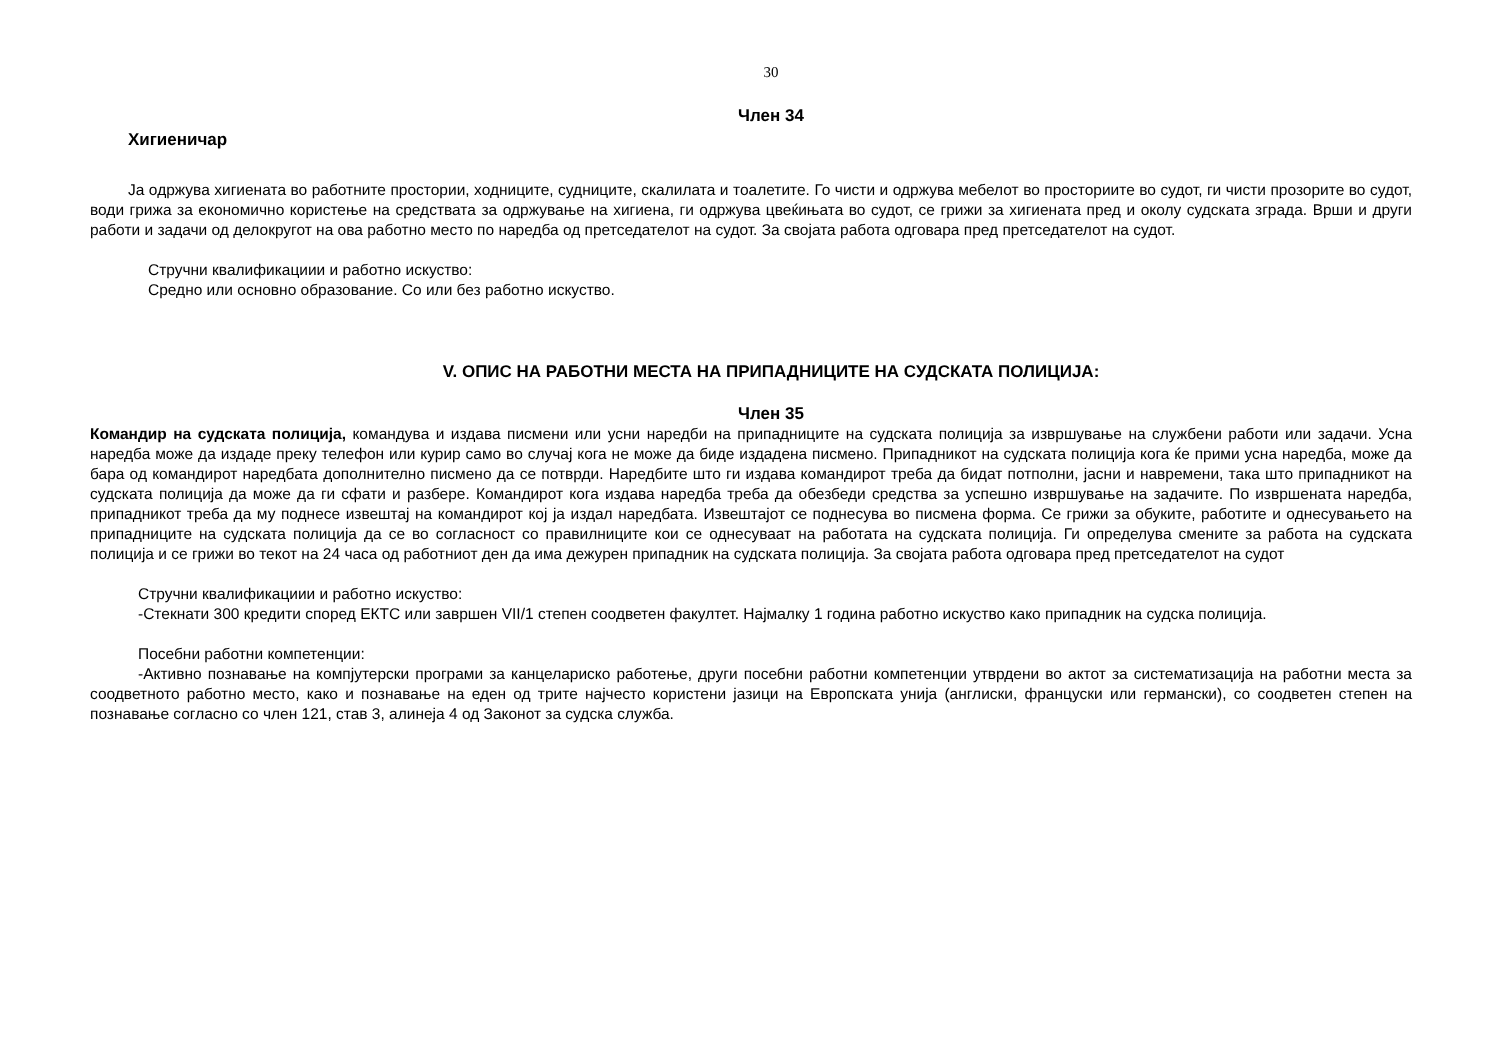30
Член 34
Хигиеничар
Ја одржува хигиената во работните простории, ходниците, судниците, скалилата и тоалетите. Го чисти и одржува мебелот во просториите во судот, ги чисти прозорите во судот, води грижа за економично користење на средствата за одржување на хигиена, ги одржува цвеќињата во судот, се грижи за хигиената пред и околу судската зграда. Врши и други работи и задачи од делокругот на ова работно место по наредба од претседателот на судот. За својата работа одговара пред претседателот на судот.
Стручни квалификациии и работно искуство:
Средно или основно образование. Со или без работно искуство.
V. ОПИС НА РАБОТНИ МЕСТА НА ПРИПАДНИЦИТЕ НА СУДСКАТА ПОЛИЦИЈА:
Член 35
Командир на судската полиција, командува и издава писмени или усни наредби на припадниците на судската полиција за извршување на службени работи или задачи. Усна наредба може да издаде преку телефон или курир само во случај кога не може да биде издадена писмено. Припадникот на судската полиција кога ќе прими усна наредба, може да бара од командирот наредбата дополнително писмено да се потврди. Наредбите што ги издава командирот треба да бидат потполни, јасни и навремени, така што припадникот на судската полиција да може да ги сфати и разбере. Командирот кога издава наредба треба да обезбеди средства за успешно извршување на задачите. По извршената наредба, припадникот треба да му поднесе извештај на командирот кој ја издал наредбата. Извештајот се поднесува во писмена форма. Се грижи за обуките, работите и однесувањето на припадниците на судската полиција да се во согласност со правилниците кои се однесуваат на работата на судската полиција. Ги определува смените за работа на судската полиција и се грижи во текот на 24 часа од работниот ден да има дежурен припадник на судската полиција. За својата работа одговара пред претседателот на судот
Стручни квалификациии и работно искуство:
-Стекнати 300 кредити според ЕКТС или завршен VII/1 степен соодветен факултет. Најмалку 1 година работно искуство како припадник на судска полиција.
Посебни работни компетенции:
-Активно познавање на компјутерски програми за канцелариско работење, други посебни работни компетенции утврдени во актот за систематизација на работни места за соодветното работно место, како и познавање на еден од трите најчесто користени јазици на Европската унија (англиски, француски или германски), со соодветен степен на познавање согласно со член 121, став 3, алинеја 4 од Законот за судска служба.